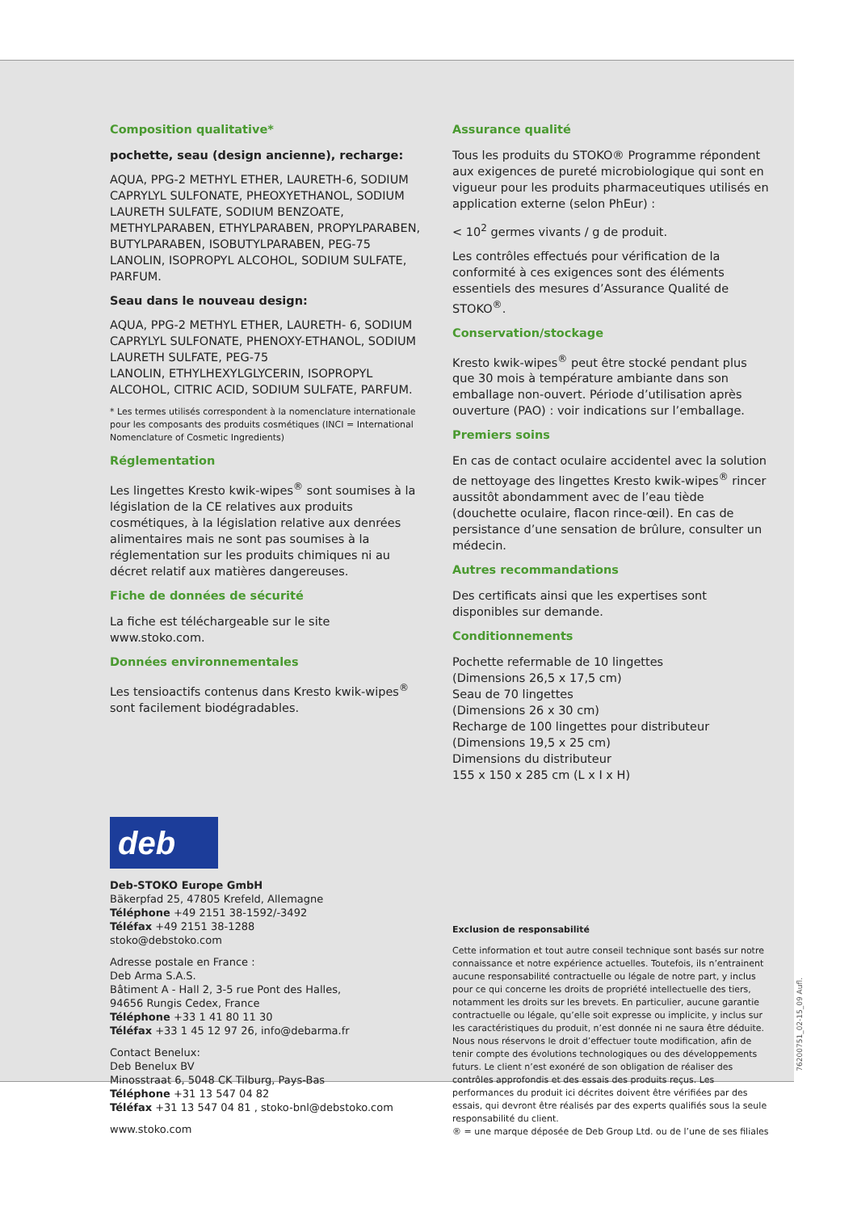Composition qualitative*
pochette, seau (design ancienne), recharge:
AQUA, PPG-2 METHYL ETHER, LAURETH-6, SODIUM CAPRYLYL SULFONATE, PHEOXYETHANOL, SODIUM LAURETH SULFATE, SODIUM BENZOATE, METHYLPARABEN, ETHYLPARABEN, PROPYLPARABEN, BUTYLPARABEN, ISOBUTYLPARABEN, PEG-75 LANOLIN, ISOPROPYL ALCOHOL, SODIUM SULFATE, PARFUM.
Seau dans le nouveau design:
AQUA, PPG-2 METHYL ETHER, LAURETH- 6, SODIUM CAPRYLYL SULFONATE, PHENOXY-ETHANOL, SODIUM LAURETH SULFATE, PEG-75
LANOLIN, ETHYLHEXYLGLYCERIN, ISOPROPYL ALCOHOL, CITRIC ACID, SODIUM SULFATE, PARFUM.
* Les termes utilisés correspondent à la nomenclature internationale pour les composants des produits cosmétiques (INCI = International Nomenclature of Cosmetic Ingredients)
Réglementation
Les lingettes Kresto kwik-wipes<sup>®</sup> sont soumises à la législation de la CE relatives aux produits cosmétiques, à la législation relative aux denrées alimentaires mais ne sont pas soumises à la réglementation sur les produits chimiques ni au décret relatif aux matières dangereuses.
Fiche de données de sécurité
La fiche est téléchargeable sur le site www.stoko.com.
Données environnementales
Les tensioactifs contenus dans Kresto kwik-wipes<sup>®</sup> sont facilement biodégradables.
Assurance qualité
Tous les produits du STOKO® Programme répondent aux exigences de pureté microbiologique qui sont en vigueur pour les produits pharmaceutiques utilisés en application externe (selon PhEur) :
< 10<sup>2</sup> germes vivants / g de produit.
Les contrôles effectués pour vérification de la conformité à ces exigences sont des éléments essentiels des mesures d’Assurance Qualité de STOKO<sup>®</sup>.
Conservation/stockage
Kresto kwik-wipes<sup>®</sup> peut être stocké pendant plus que 30 mois à température ambiante dans son emballage non-ouvert. Période d’utilisation après ouverture (PAO) : voir indications sur l’emballage.
Premiers soins
En cas de contact oculaire accidentel avec la solution de nettoyage des lingettes Kresto kwik-wipes<sup>®</sup> rincer aussitôt abondamment avec de l’eau tiède (douchette oculaire, flacon rince-œil). En cas de persistance d’une sensation de brûlure, consulter un médecin.
Autres recommandations
Des certificats ainsi que les expertises sont disponibles sur demande.
Conditionnements
Pochette refermable de 10 lingettes
(Dimensions 26,5 x 17,5 cm)
Seau de 70 lingettes
(Dimensions 26 x 30 cm)
Recharge de 100 lingettes pour distributeur
(Dimensions 19,5 x 25 cm)
Dimensions du distributeur
155 x 150 x 285 cm (L x I x H)
deb
Deb-STOKO Europe GmbH
Bäkerpfad 25, 47805 Krefeld, Allemagne
Téléphone +49 2151 38-1592/-3492
Téléfax +49 2151 38-1288
stoko@debstoko.com
Adresse postale en France :
Deb Arma S.A.S.
Bâtiment A - Hall 2, 3-5 rue Pont des Halles,
94656 Rungis Cedex, France
Téléphone +33 1 41 80 11 30
Téléfax +33 1 45 12 97 26, info@debarma.fr
Contact Benelux:
Deb Benelux BV
Minosstraat 6, 5048 CK Tilburg, Pays-Bas
Téléphone +31 13 547 04 82
Téléfax +31 13 547 04 81 , stoko-bnl@debstoko.com
www.stoko.com
Exclusion de responsabilité
Cette information et tout autre conseil technique sont basés sur notre connaissance et notre expérience actuelles. Toutefois, ils n’entrainent aucune responsabilité contractuelle ou légale de notre part, y inclus pour ce qui concerne les droits de propriété intellectuelle des tiers, notamment les droits sur les brevets. En particulier, aucune garantie contractuelle ou légale, qu’elle soit expresse ou implicite, y inclus sur les caractéristiques du produit, n’est donnée ni ne saura être déduite. Nous nous réservons le droit d’effectuer toute modification, afin de tenir compte des évolutions technologiques ou des développements futurs. Le client n’est exonéré de son obligation de réaliser des contrôles approfondis et des essais des produits reçus. Les performances du produit ici décrites doivent être vérifiées par des essais, qui devront être réalisés par des experts qualifiés sous la seule responsabilité du client.
® = une marque déposée de Deb Group Ltd. ou de l’une de ses filiales
76200751_02-15_09 Aufl.